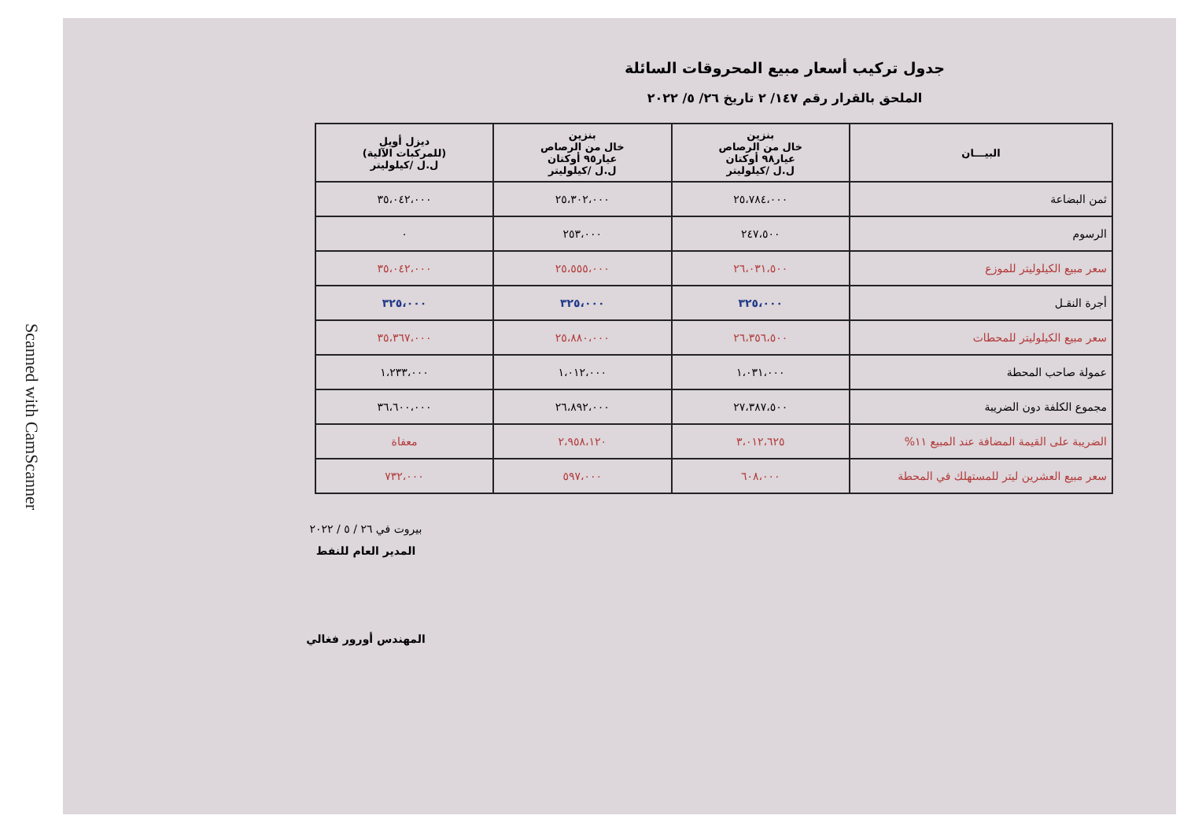Scanned with CamScanner
جدول تركيب أسعار مبيع المحروقات السائلة
الملحق بالقرار رقم ١٤٧/ ٢ تاريخ ٢٦/ ٥/ ٢٠٢٢
| البيـــان | بنزين خال من الرصاص عيار٩٨ أوكتان ل.ل /كيلوليتر | بنزين خال من الرصاص عيار٩٥ أوكتان ل.ل /كيلوليتر | ديزل أويل (للمركبات الآلية) ل.ل /كيلوليتر |
| --- | --- | --- | --- |
| ثمن البضاعة | ٢٥،٧٨٤،٠٠٠ | ٢٥،٣٠٢،٠٠٠ | ٣٥،٠٤٢،٠٠٠ |
| الرسوم | ٢٤٧،٥٠٠ | ٢٥٣،٠٠٠ | ٠ |
| سعر مبيع الكيلوليتر للموزع | ٢٦،٠٣١،٥٠٠ | ٢٥،٥٥٥،٠٠٠ | ٣٥،٠٤٢،٠٠٠ |
| أجرة النقـل | ٣٢٥،٠٠٠ | ٣٢٥،٠٠٠ | ٣٢٥،٠٠٠ |
| سعر مبيع الكيلوليتر للمحطات | ٢٦،٣٥٦،٥٠٠ | ٢٥،٨٨٠،٠٠٠ | ٣٥،٣٦٧،٠٠٠ |
| عمولة صاحب المحطة | ١،٠٣١،٠٠٠ | ١،٠١٢،٠٠٠ | ١،٢٣٣،٠٠٠ |
| مجموع الكلفة دون الضريبة | ٢٧،٣٨٧،٥٠٠ | ٢٦،٨٩٢،٠٠٠ | ٣٦،٦٠٠،٠٠٠ |
| الضريبة على القيمة المضافة عند المبيع ١١% | ٣،٠١٢،٦٢٥ | ٢،٩٥٨،١٢٠ | معفاة |
| سعر مبيع العشرين ليتر للمستهلك في المحطة | ٦٠٨،٠٠٠ | ٥٩٧،٠٠٠ | ٧٣٢،٠٠٠ |
بيروت في ٢٦ / ٥ / ٢٠٢٢
المدير العام للنفط
المهندس أورور فغالي